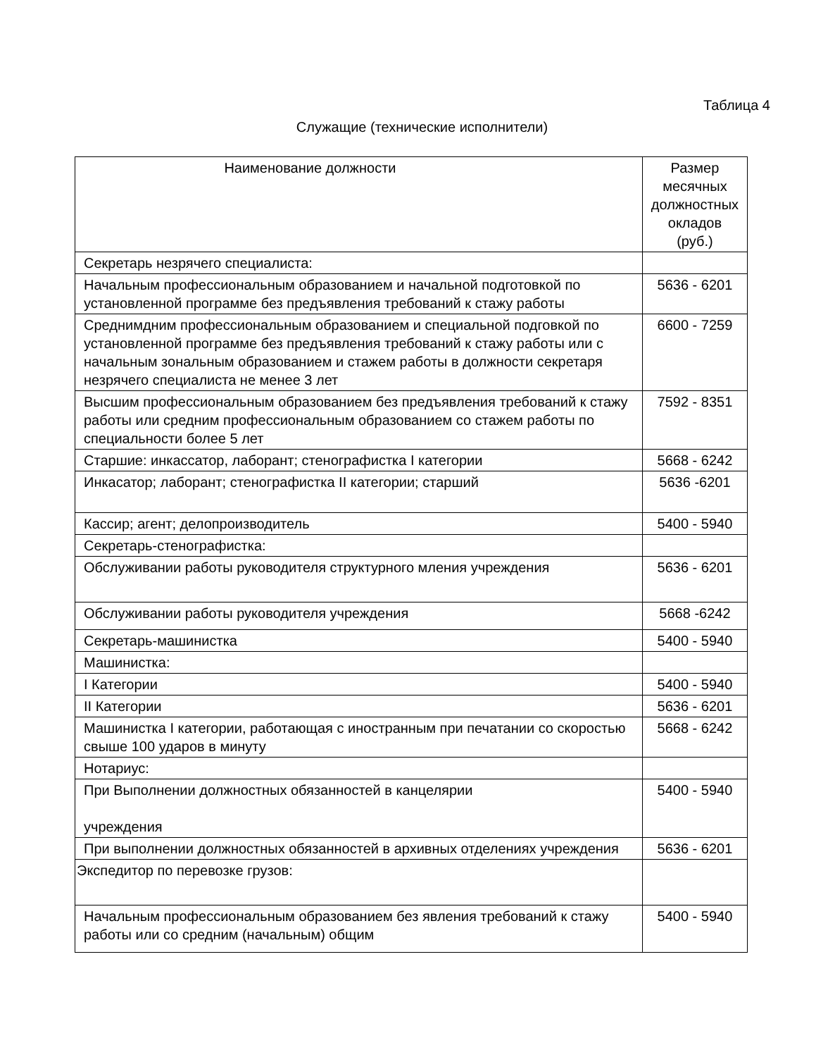Таблица 4
Служащие (технические исполнители)
| Наименование должности | Размер месячных должностных окладов (руб.) |
| --- | --- |
| Секретарь незрячего специалиста: | |
| Начальным профессиональным образованием и начальной подготовкой по установленной программе без предъявления требований к стажу работы | 5636 - 6201 |
| Среднимдним профессиональным образованием и специальной подговкой по установленной программе без предъявления требований к стажу работы или с начальным зональным образованием и стажем работы в должности секретаря незрячего специалиста не менее 3 лет | 6600 - 7259 |
| Высшим профессиональным образованием без предъявления требований к стажу работы или средним профессиональным образованием со стажем работы по специальности более 5 лет | 7592 - 8351 |
| Старшие: инкассатор, лаборант; стенографистка I категории | 5668 - 6242 |
| Инкасатор; лаборант; стенографистка II категории; старший | 5636 -6201 |
| Кассир; агент; делопроизводитель | 5400 - 5940 |
| Секретарь-стенографистка: | |
| Обслуживании работы руководителя структурного мления учреждения | 5636 - 6201 |
| Обслуживании работы руководителя учреждения | 5668 -6242 |
| Секретарь-машинистка | 5400 - 5940 |
| Машинистка: | |
| I Категории | 5400 - 5940 |
| II Категории | 5636 - 6201 |
| Машинистка I категории, работающая с иностранным при печатании со скоростью свыше 100 ударов в минуту | 5668 - 6242 |
| Нотариус: | |
| При Выполнении должностных обязанностей в канцелярии учреждения | 5400 - 5940 |
| При выполнении должностных обязанностей в архивных отделениях учреждения | 5636 - 6201 |
| Экспедитор по перевозке грузов: | |
| Начальным профессиональным образованием без явления требований к стажу работы или со средним (начальным) общим | 5400 - 5940 |